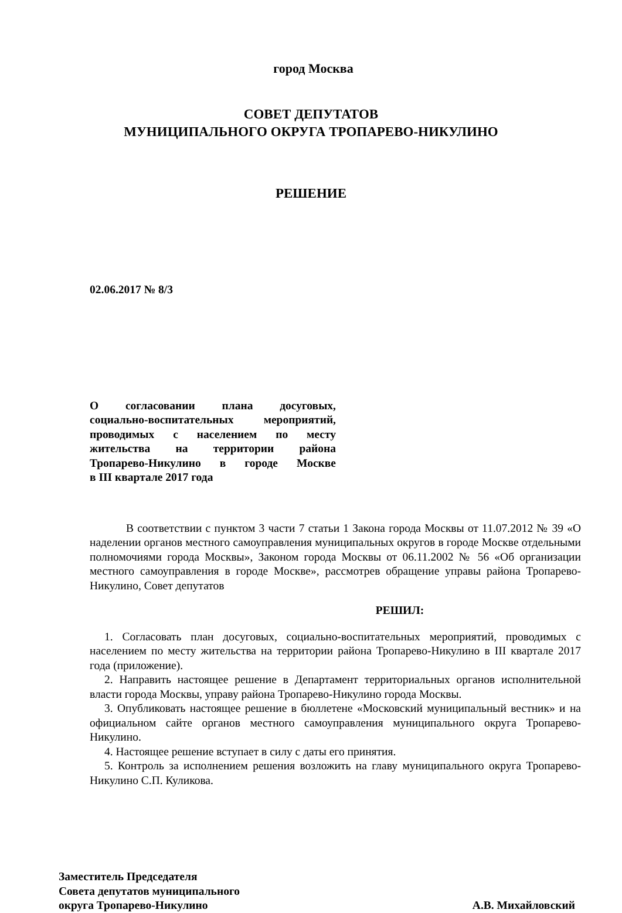город Москва
СОВЕТ ДЕПУТАТОВ
МУНИЦИПАЛЬНОГО ОКРУГА ТРОПАРЕВО-НИКУЛИНО
РЕШЕНИЕ
02.06.2017 № 8/3
О согласовании плана досуговых,
социально-воспитательных мероприятий,
проводимых с населением по месту
жительства на территории района
Тропарево-Никулино в городе Москве
в III квартале 2017 года
В соответствии с пунктом 3 части 7 статьи 1 Закона города Москвы от 11.07.2012 № 39 «О наделении органов местного самоуправления муниципальных округов в городе Москве отдельными полномочиями города Москвы», Законом города Москвы от 06.11.2002 № 56 «Об организации местного самоуправления в городе Москве», рассмотрев обращение управы района Тропарево-Никулино, Совет депутатов
РЕШИЛ:
1. Согласовать план досуговых, социально-воспитательных мероприятий, проводимых с населением по месту жительства на территории района Тропарево-Никулино в III квартале 2017 года (приложение).
2. Направить настоящее решение в Департамент территориальных органов исполнительной власти города Москвы, управу района Тропарево-Никулино города Москвы.
3. Опубликовать настоящее решение в бюллетене «Московский муниципальный вестник» и на официальном сайте органов местного самоуправления муниципального округа Тропарево-Никулино.
4. Настоящее решение вступает в силу с даты его принятия.
5. Контроль за исполнением решения возложить на главу муниципального округа Тропарево-Никулино С.П. Куликова.
Заместитель Председателя
Совета депутатов муниципального
округа Тропарево-Никулино
А.В. Михайловский